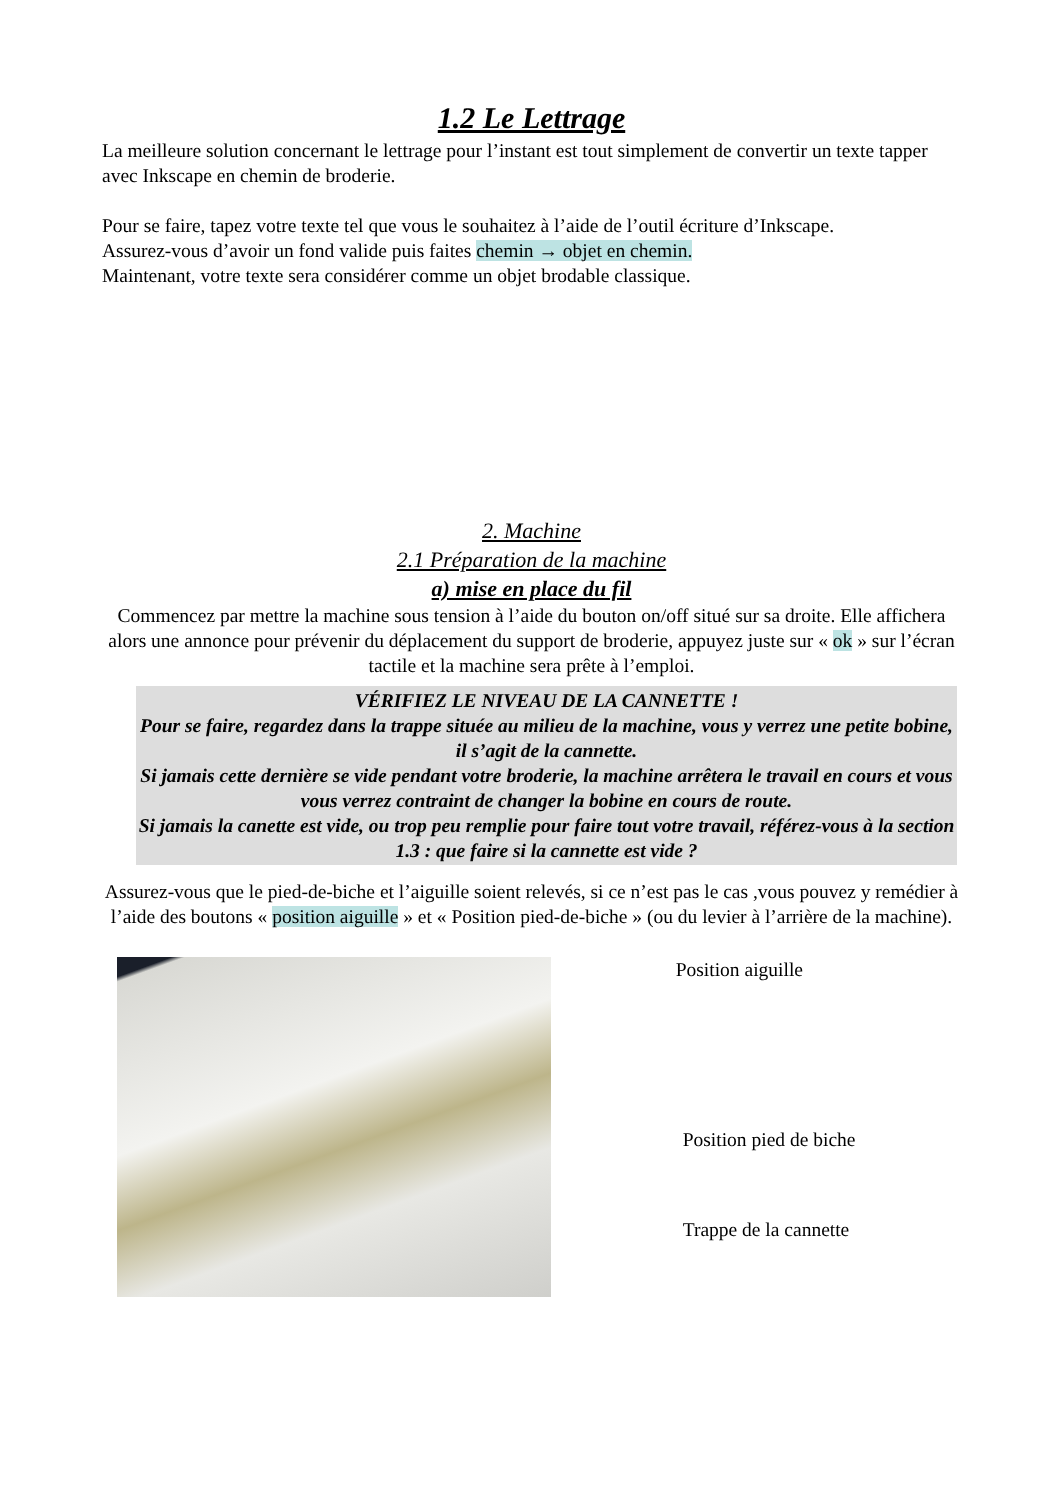1.2 Le Lettrage
La meilleure solution concernant le lettrage pour l’instant est tout simplement de convertir un texte tapper avec Inkscape en chemin de broderie.
Pour se faire, tapez votre texte tel que vous le souhaitez à l’aide de l’outil écriture d’Inkscape.
Assurez-vous d’avoir un fond valide puis faites chemin → objet en chemin.
Maintenant, votre texte sera considérer comme un objet brodable classique.
2. Machine
2.1 Préparation de la machine
a) mise en place du fil
Commencez par mettre la machine sous tension à l’aide du bouton on/off situé sur sa droite. Elle affichera alors une annonce pour prévenir du déplacement du support de broderie, appuyez juste sur « ok » sur l’écran tactile et la machine sera prête à l’emploi.
VÉRIFIEZ LE NIVEAU DE LA CANNETTE !
Pour se faire, regardez dans la trappe située au milieu de la machine, vous y verrez une petite bobine, il s’agit de la cannette.
Si jamais cette dernière se vide pendant votre broderie, la machine arrêtera le travail en cours et vous vous verrez contraint de changer la bobine en cours de route.
Si jamais la canette est vide, ou trop peu remplie pour faire tout votre travail, référez-vous à la section 1.3 : que faire si la cannette est vide ?
Assurez-vous que le pied-de-biche et l’aiguille soient relevés, si ce n’est pas le cas ,vous pouvez y remédier à l’aide des boutons « position aiguille » et « Position pied-de-biche » (ou du levier à l’arrière de la machine).
Position aiguille
Position pied de biche
Trappe de la cannette